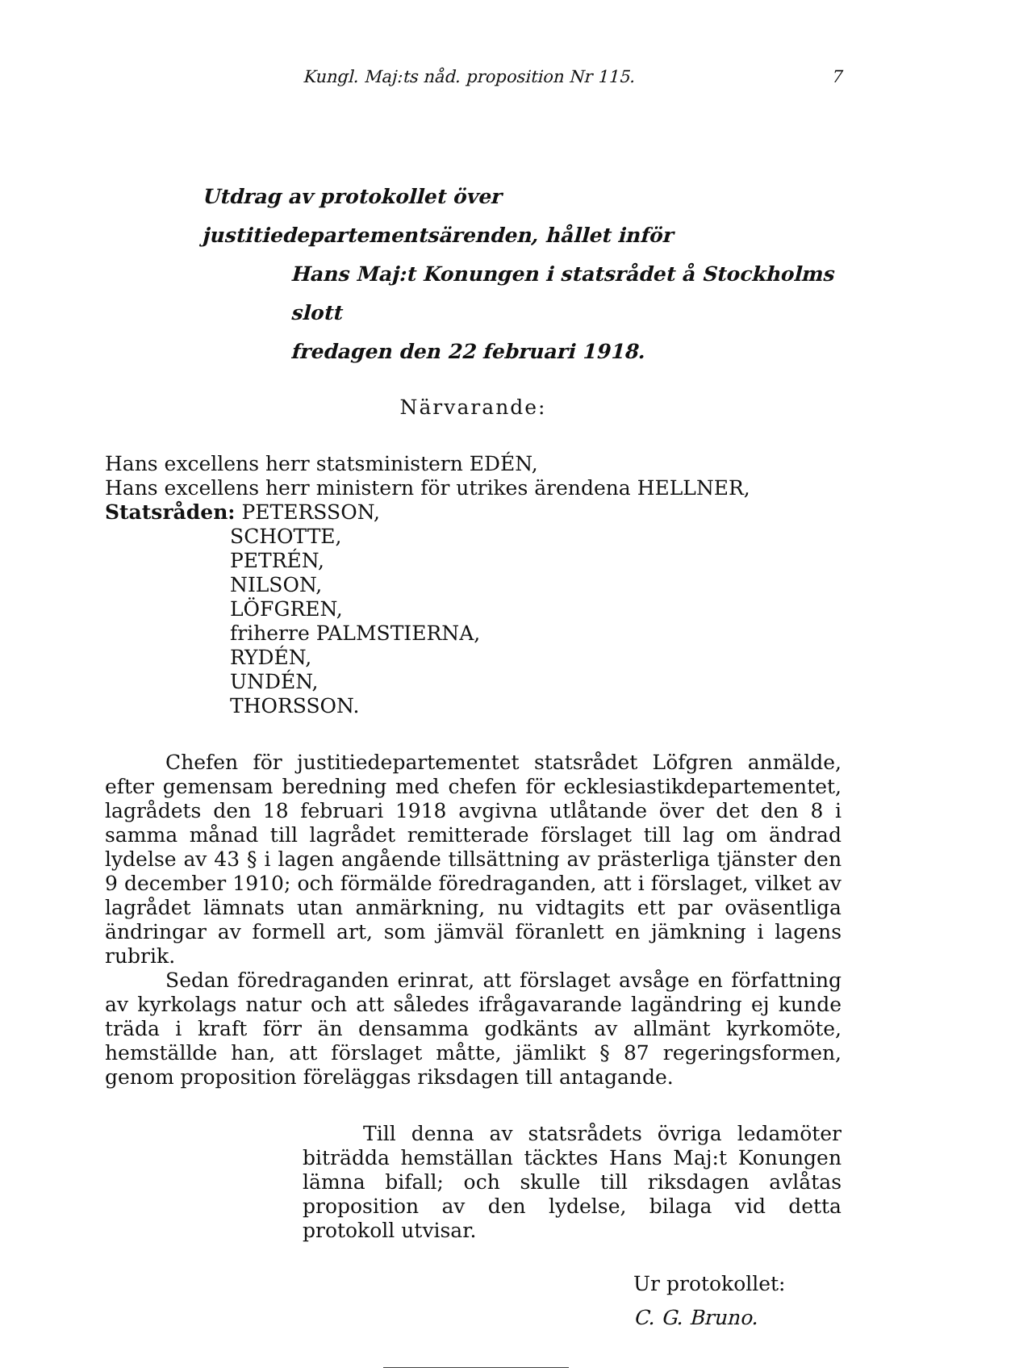Kungl. Maj:ts nåd. proposition Nr 115. 7
Utdrag av protokollet över justitiedepartementsärenden, hållet inför
Hans Maj:t Konungen i statsrådet å Stockholms slott
fredagen den 22 februari 1918.
Närvarande:
Hans excellens herr statsministern EDÉN,
Hans excellens herr ministern för utrikes ärendena HELLNER,
Statsråden: PETERSSON,
SCHOTTE,
PETRÉN,
NILSON,
LÖFGREN,
friherre PALMSTIERNA,
RYDÉN,
UNDÉN,
THORSSON.
Chefen för justitiedepartementet statsrådet Löfgren anmälde, efter gemensam beredning med chefen för ecklesiastikdepartementet, lagrådets den 18 februari 1918 avgivna utlåtande över det den 8 i samma månad till lagrådet remitterade förslaget till lag om ändrad lydelse av 43 § i lagen angående tillsättning av prästerliga tjänster den 9 december 1910; och förmälde föredraganden, att i förslaget, vilket av lagrådet lämnats utan anmärkning, nu vidtagits ett par oväsentliga ändringar av formell art, som jämväl föranlett en jämkning i lagens rubrik.
Sedan föredraganden erinrat, att förslaget avsåge en författning av kyrkolags natur och att således ifrågavarande lagändring ej kunde träda i kraft förr än densamma godkänts av allmänt kyrkomöte, hemställde han, att förslaget måtte, jämlikt § 87 regeringsformen, genom proposition föreläggas riksdagen till antagande.
Till denna av statsrådets övriga ledamöter biträdda hemställan täcktes Hans Maj:t Konungen lämna bifall; och skulle till riksdagen avlåtas proposition av den lydelse, bilaga vid detta protokoll utvisar.
Ur protokollet:
C. G. Bruno.